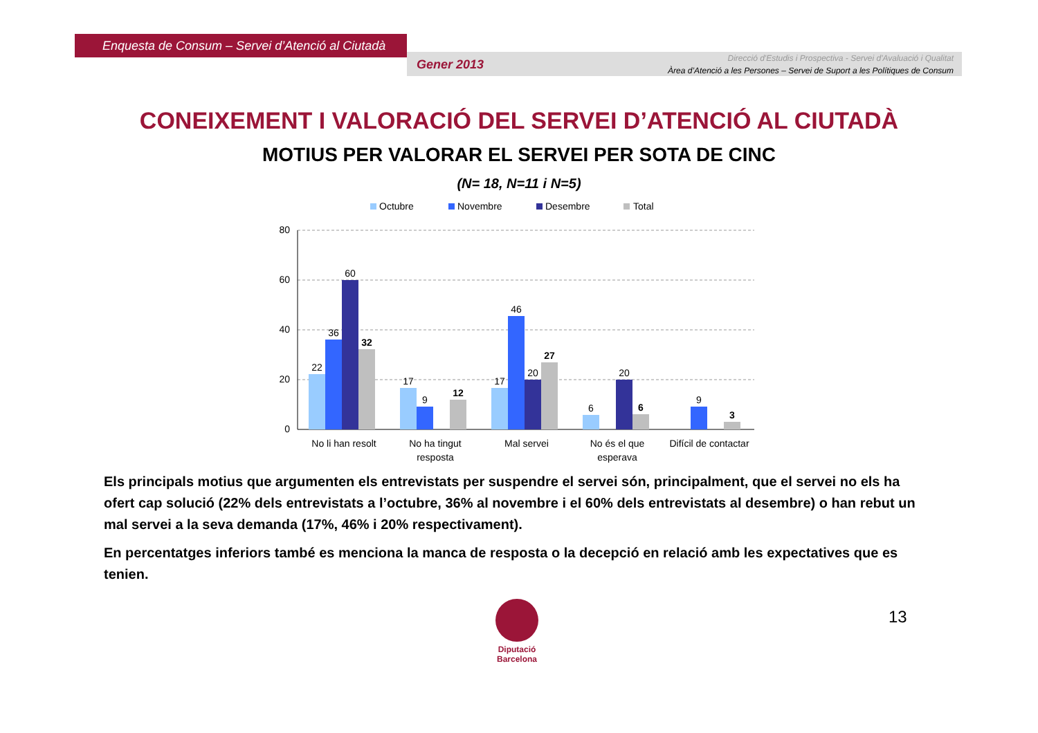Enquesta de Consum – Servei d’Atenció al Ciutadà
Gener 2013
Direcció d'Estudis i Prospectiva - Servei d'Avaluació i Qualitat
Àrea d’Atenció a les Persones – Servei de Suport a les Polítiques de Consum
CONEIXEMENT I VALORACIÓ DEL SERVEI D’ATENCIÓ AL CIUTADÀ
MOTIUS PER VALORAR EL SERVEI PER SOTA DE CINC
(N= 18, N=11 i N=5)
Octubre
Novembre
Desembre
Total
80
60
40
20
0
22
36
60
32
17
9
12
17
46
20
27
6
20
6
9
3
No li han resolt
No ha tingut
resposta
Mal servei
No és el que
esperava
Difícil de contactar
Els principals motius que argumenten els entrevistats per suspendre el servei són, principalment, que el servei no els ha ofert cap solució (22% dels entrevistats a l’octubre, 36% al novembre i el 60% dels entrevistats al desembre) o han rebut un mal servei a la seva demanda (17%, 46% i 20% respectivament).
En percentatges inferiors també es menciona la manca de resposta o la decepció en relació amb les expectatives que es tenien.
Diputació
Barcelona
13